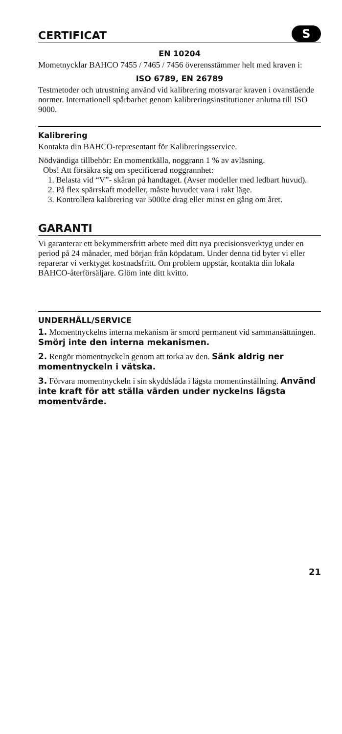SCERTIFICAT
EN 10204
Mometnycklar BAHCO 7455 / 7465 / 7456 överensstämmer helt med kraven i:
ISO 6789, EN 26789
Testmetoder och utrustning använd vid kalibrering motsvarar kraven i ovanstående normer. Internationell spårbarhet genom kalibrerings­institutioner anlutna till ISO 9000.
Kalibrering
Kontakta din BAHCO-representant för Kalibreringsservice.
Nödvändiga tillbehör: En momentkälla, noggrann 1 % av avläsning.
Obs! Att försäkra sig om specificerad noggrannhet:
1. Belasta vid “V”- skåran på handtaget. (Avser modeller med led­bart huvud).
2. På flex spärrskaft modeller, måste huvudet vara i rakt läge.
3. Kontrollera kalibrering var 5000:e drag eller minst en gång om året.
GARANTI
Vi garanterar ett bekymmersfritt arbete med ditt nya precisions­verktyg under en period på 24 månader, med början från köpdatum. Under denna tid byter vi eller reparerar vi verktyget kostnadsfritt. Om problem uppstår, kontakta din lokala BAHCO-återförsäljare. Glöm inte ditt kvitto.
UNDERHÅLL/SERVICE
1. Momentnyckelns interna mekanism är smord permanent vid sammansättningen. Smörj inte den interna mekanismen.
2. Rengör momentnyckeln genom att torka av den. Sänk aldrig ner momentnyckeln i vätska.
3. Förvara momentnyckeln i sin skyddslåda i lägsta momentinställning. Använd inte kraft för att ställa värden under nyckelns lägsta momentvärde.
21